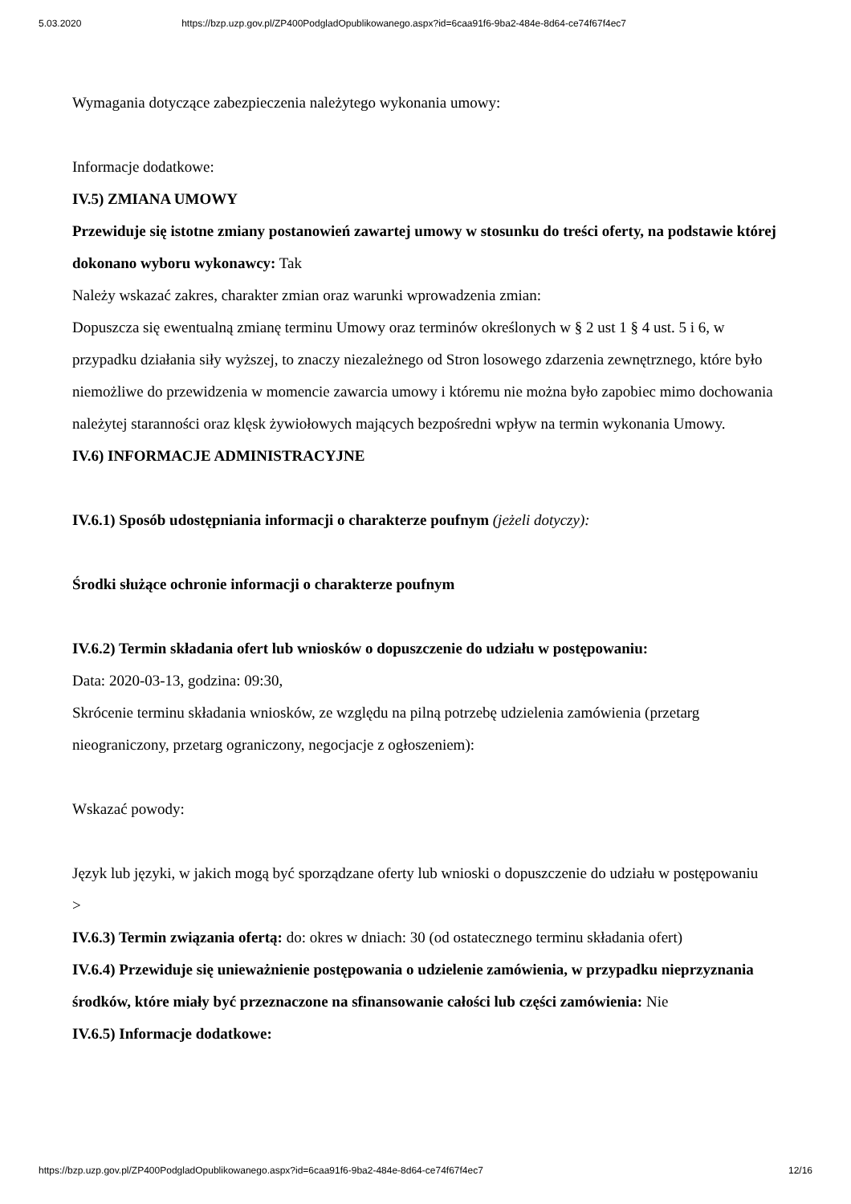5.03.2020 https://bzp.uzp.gov.pl/ZP400PodgladOpublikowanego.aspx?id=6caa91f6-9ba2-484e-8d64-ce74f67f4ec7
Wymagania dotyczące zabezpieczenia należytego wykonania umowy:
Informacje dodatkowe:
IV.5) ZMIANA UMOWY
Przewiduje się istotne zmiany postanowień zawartej umowy w stosunku do treści oferty, na podstawie której dokonano wyboru wykonawcy: Tak
Należy wskazać zakres, charakter zmian oraz warunki wprowadzenia zmian:
Dopuszcza się ewentualną zmianę terminu Umowy oraz terminów określonych w § 2 ust 1 § 4 ust. 5 i 6, w przypadku działania siły wyższej, to znaczy niezależnego od Stron losowego zdarzenia zewnętrznego, które było niemożliwe do przewidzenia w momencie zawarcia umowy i któremu nie można było zapobiec mimo dochowania należytej staranności oraz klęsk żywiołowych mających bezpośredni wpływ na termin wykonania Umowy.
IV.6) INFORMACJE ADMINISTRACYJNE
IV.6.1) Sposób udostępniania informacji o charakterze poufnym (jeżeli dotyczy):
Środki służące ochronie informacji o charakterze poufnym
IV.6.2) Termin składania ofert lub wniosków o dopuszczenie do udziału w postępowaniu:
Data: 2020-03-13, godzina: 09:30,
Skrócenie terminu składania wniosków, ze względu na pilną potrzebę udzielenia zamówienia (przetarg nieograniczony, przetarg ograniczony, negocjacje z ogłoszeniem):
Wskazać powody:
Język lub języki, w jakich mogą być sporządzane oferty lub wnioski o dopuszczenie do udziału w postępowaniu
>
IV.6.3) Termin związania ofertą: do: okres w dniach: 30 (od ostatecznego terminu składania ofert)
IV.6.4) Przewiduje się unieważnienie postępowania o udzielenie zamówienia, w przypadku nieprzyznania środków, które miały być przeznaczone na sfinansowanie całości lub części zamówienia: Nie
IV.6.5) Informacje dodatkowe:
https://bzp.uzp.gov.pl/ZP400PodgladOpublikowanego.aspx?id=6caa91f6-9ba2-484e-8d64-ce74f67f4ec7 12/16